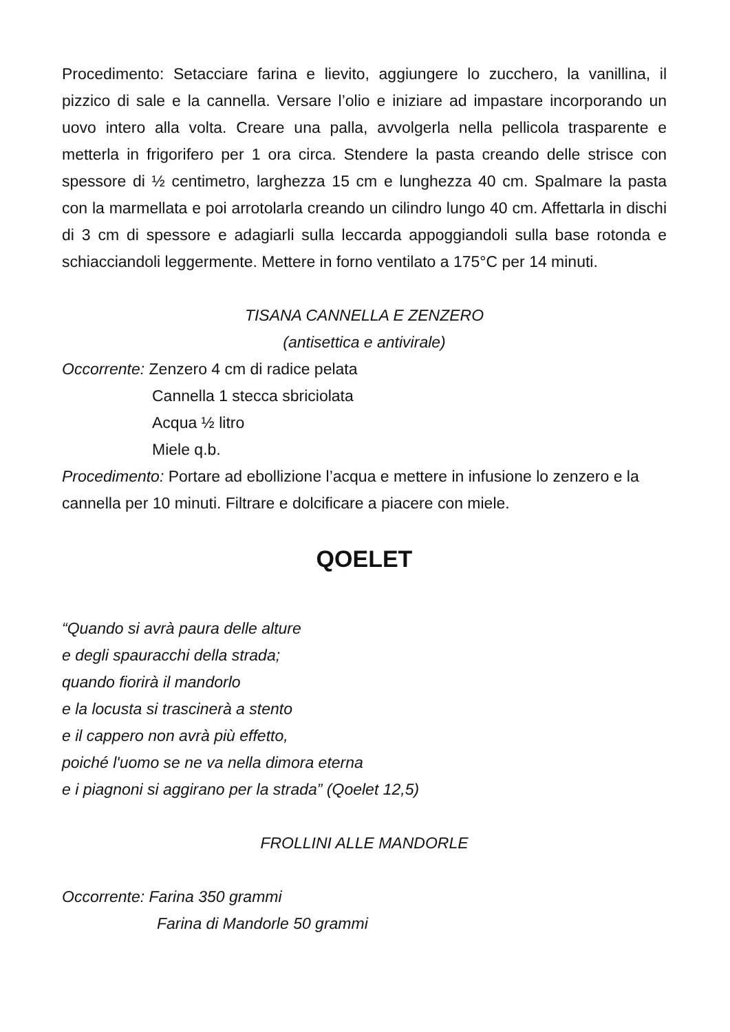Procedimento: Setacciare farina e lievito, aggiungere lo zucchero, la vanillina, il pizzico di sale e la cannella. Versare l’olio e iniziare ad impastare incorporando un uovo intero alla volta. Creare una palla, avvolgerla nella pellicola trasparente e metterla in frigorifero per 1 ora circa. Stendere la pasta creando delle strisce con spessore di ½ centimetro, larghezza 15 cm e lunghezza 40 cm. Spalmare la pasta con la marmellata e poi arrotolarla creando un cilindro lungo 40 cm. Affettarla in dischi di 3 cm di spessore e adagiarli sulla leccarda appoggiandoli sulla base rotonda e schiacciandoli leggermente. Mettere in forno ventilato a 175°C per 14 minuti.
TISANA CANNELLA E ZENZERO
(antisettica e antivirale)
Occorrente: Zenzero 4 cm di radice pelata
Cannella 1 stecca sbriciolata
Acqua ½ litro
Miele q.b.
Procedimento: Portare ad ebollizione l’acqua e mettere in infusione lo zenzero e la cannella per 10 minuti. Filtrare e dolcificare a piacere con miele.
QOELET
“Quando si avrà paura delle alture
e degli spauracchi della strada;
quando fiorirà il mandorlo
e la locusta si trascinerà a stento
e il cappero non avrà più effetto,
poiché l'uomo se ne va nella dimora eterna
e i piagnoni si aggirano per la strada” (Qoelet 12,5)
FROLLINI ALLE MANDORLE
Occorrente: Farina 350 grammi
Farina di Mandorle 50 grammi